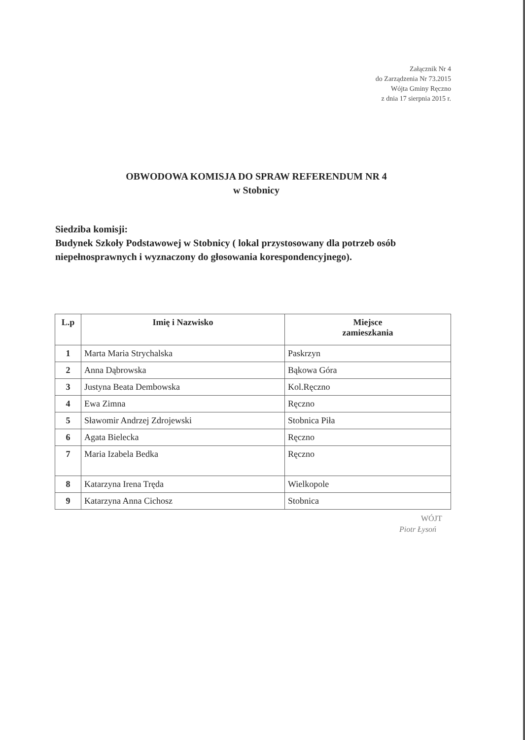Załącznik Nr 4
do Zarządzenia Nr 73.2015
Wójta Gminy Ręczno
z dnia 17 sierpnia 2015 r.
OBWODOWA KOMISJA DO SPRAW REFERENDUM NR 4
w Stobnicy
Siedziba komisji:
Budynek Szkoły Podstawowej w Stobnicy ( lokal przystosowany dla potrzeb osób niepełnosprawnych i wyznaczony do głosowania korespondencyjnego).
| L.p | Imię i Nazwisko | Miejsce zamieszkania |
| --- | --- | --- |
| 1 | Marta Maria Strychalska | Paskrzyn |
| 2 | Anna Dąbrowska | Bąkowa Góra |
| 3 | Justyna Beata Dembowska | Kol.Ręczno |
| 4 | Ewa Zimna | Ręczno |
| 5 | Sławomir Andrzej Zdrojewski | Stobnica Piła |
| 6 | Agata Bielecka | Ręczno |
| 7 | Maria Izabela Bedka | Ręczno |
| 8 | Katarzyna Irena Tręda | Wielkopole |
| 9 | Katarzyna Anna Cichosz | Stobnica |
WÓJT
Piotr Łysoń